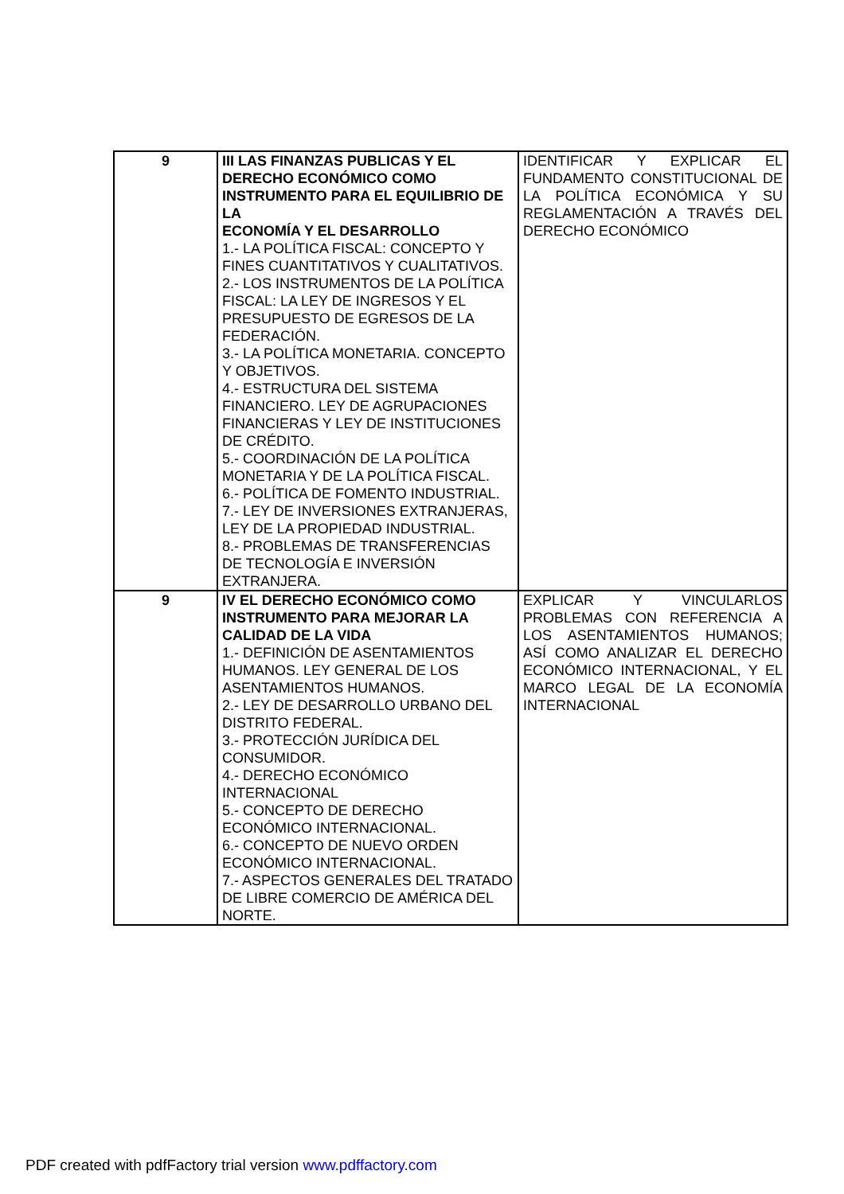| 9 | III LAS FINANZAS PUBLICAS Y EL DERECHO ECONÓMICO COMO INSTRUMENTO PARA EL EQUILIBRIO DE LA ECONOMÍA Y EL DESARROLLO 1.- LA POLÍTICA FISCAL: CONCEPTO Y FINES CUANTITATIVOS Y CUALITATIVOS. 2.- LOS INSTRUMENTOS DE LA POLÍTICA FISCAL: LA LEY DE INGRESOS Y EL PRESUPUESTO DE EGRESOS DE LA FEDERACIÓN. 3.- LA POLÍTICA MONETARIA. CONCEPTO Y OBJETIVOS. 4.- ESTRUCTURA DEL SISTEMA FINANCIERO. LEY DE AGRUPACIONES FINANCIERAS Y LEY DE INSTITUCIONES DE CRÉDITO. 5.- COORDINACIÓN DE LA POLÍTICA MONETARIA Y DE LA POLÍTICA FISCAL. 6.- POLÍTICA DE FOMENTO INDUSTRIAL. 7.- LEY DE INVERSIONES EXTRANJERAS, LEY DE LA PROPIEDAD INDUSTRIAL. 8.- PROBLEMAS DE TRANSFERENCIAS DE TECNOLOGÍA E INVERSIÓN EXTRANJERA. | IDENTIFICAR Y EXPLICAR EL FUNDAMENTO CONSTITUCIONAL DE LA POLÍTICA ECONÓMICA Y SU REGLAMENTACIÓN A TRAVÉS DEL DERECHO ECONÓMICO |
| 9 | IV EL DERECHO ECONÓMICO COMO INSTRUMENTO PARA MEJORAR LA CALIDAD DE LA VIDA 1.- DEFINICIÓN DE ASENTAMIENTOS HUMANOS. LEY GENERAL DE LOS ASENTAMIENTOS HUMANOS. 2.- LEY DE DESARROLLO URBANO DEL DISTRITO FEDERAL. 3.- PROTECCIÓN JURÍDICA DEL CONSUMIDOR. 4.- DERECHO ECONÓMICO INTERNACIONAL 5.- CONCEPTO DE DERECHO ECONÓMICO INTERNACIONAL. 6.- CONCEPTO DE NUEVO ORDEN ECONÓMICO INTERNACIONAL. 7.- ASPECTOS GENERALES DEL TRATADO DE LIBRE COMERCIO DE AMÉRICA DEL NORTE. | EXPLICAR Y VINCULARLOS PROBLEMAS CON REFERENCIA A LOS ASENTAMIENTOS HUMANOS; ASÍ COMO ANALIZAR EL DERECHO ECONÓMICO INTERNACIONAL, Y EL MARCO LEGAL DE LA ECONOMÍA INTERNACIONAL |
PDF created with pdfFactory trial version www.pdffactory.com